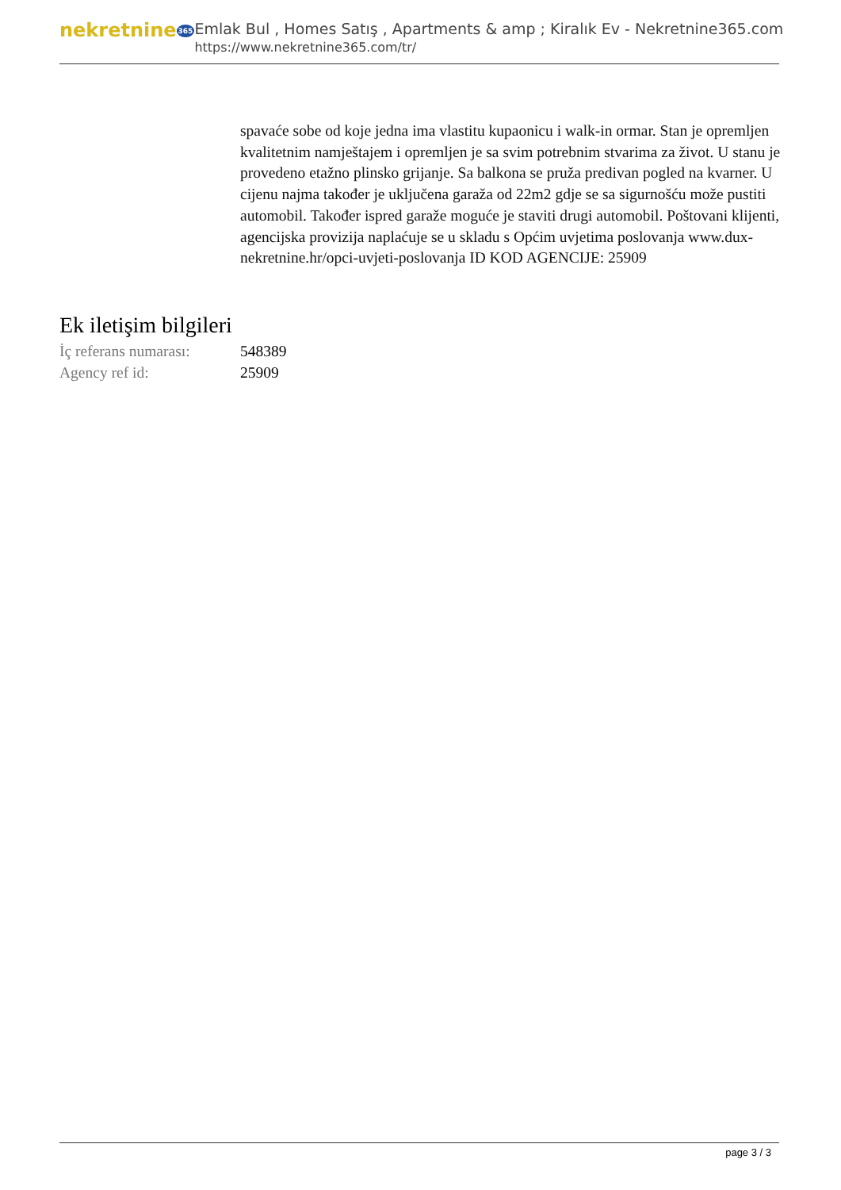nekretnine365
Emlak Bul , Homes Satış , Apartments & amp ; Kiralık Ev - Nekretnine365.com
https://www.nekretnine365.com/tr/
spavaće sobe od koje jedna ima vlastitu kupaonicu i walk-in ormar. Stan je opremljen kvalitetnim namještajem i opremljen je sa svim potrebnim stvarima za život. U stanu je provedeno etažno plinsko grijanje. Sa balkona se pruža predivan pogled na kvarner. U cijenu najma također je uključena garaža od 22m2 gdje se sa sigurnošću može pustiti automobil. Također ispred garaže moguće je staviti drugi automobil. Poštovani klijenti, agencijska provizija naplaćuje se u skladu s Općim uvjetima poslovanja www.dux-nekretnine.hr/opci-uvjeti-poslovanja ID KOD AGENCIJE: 25909
Ek iletişim bilgileri
| İç referans numarası: | 548389 |
| Agency ref id: | 25909 |
page 3 / 3